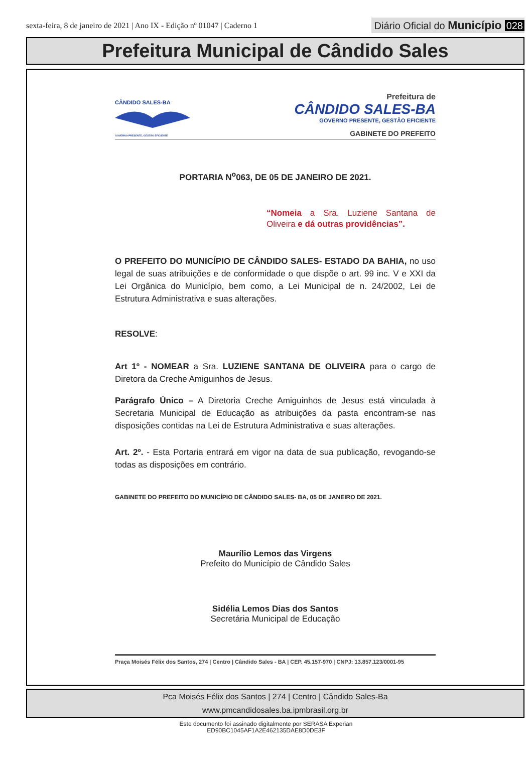sexta-feira, 8 de janeiro de 2021 | Ano IX - Edição nº 01047 | Caderno 1
Diário Oficial do Município 028
Prefeitura Municipal de Cândido Sales
CÂNDIDO SALES-BA
GOVERNO PRESENTE, GESTÃO EFICIENTE
Prefeitura de
CÂNDIDO SALES-BA
GOVERNO PRESENTE, GESTÃO EFICIENTE
GABINETE DO PREFEITO
PORTARIA N<sup>o</sup>063, DE 05 DE JANEIRO DE 2021.
“Nomeia a Sra. Luziene Santana de Oliveira e dá outras providências”.
O PREFEITO DO MUNICÍPIO DE CÂNDIDO SALES- ESTADO DA BAHIA, no uso legal de suas atribuições e de conformidade o que dispõe o art. 99 inc. V e XXI da Lei Orgânica do Município, bem como, a Lei Municipal de n. 24/2002, Lei de Estrutura Administrativa e suas alterações.
RESOLVE:
Art 1º - NOMEAR a Sra. LUZIENE SANTANA DE OLIVEIRA para o cargo de Diretora da Creche Amiguinhos de Jesus.
Parágrafo Único – A Diretoria Creche Amiguinhos de Jesus está vinculada à Secretaria Municipal de Educação as atribuições da pasta encontram-se nas disposições contidas na Lei de Estrutura Administrativa e suas alterações.
Art. 2º. - Esta Portaria entrará em vigor na data de sua publicação, revogando-se todas as disposições em contrário.
GABINETE DO PREFEITO DO MUNICÍPIO DE CÂNDIDO SALES- BA, 05 DE JANEIRO DE 2021.
Maurílio Lemos das Virgens
Prefeito do Município de Cândido Sales
Sidélia Lemos Dias dos Santos
Secretária Municipal de Educação
Praça Moisés Félix dos Santos, 274 | Centro | Cândido Sales - BA | CEP. 45.157-970 | CNPJ: 13.857.123/0001-95
Pca Moisés Félix dos Santos | 274 | Centro | Cândido Sales-Ba
www.pmcandidosales.ba.ipmbrasil.org.br
Este documento foi assinado digitalmente por SERASA Experian
ED90BC1045AF1A2E462135DAE8D0DE3F